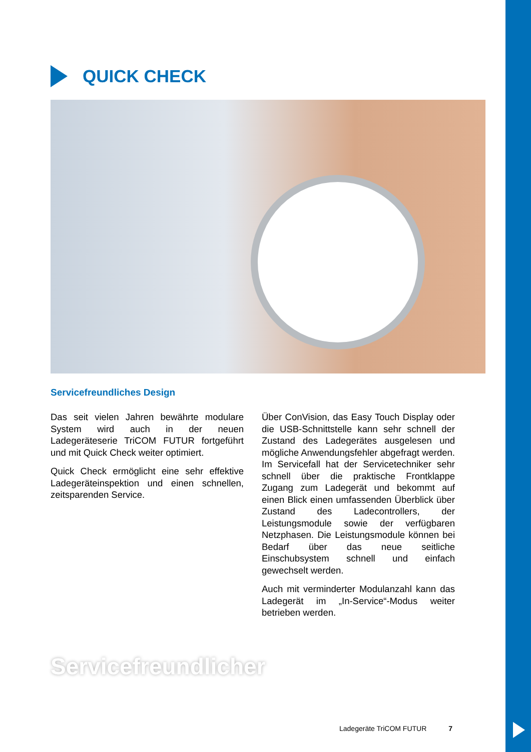QUICK CHECK
Servicefreundliches Design
Das seit vielen Jahren bewährte modulare System wird auch in der neuen Ladegeräteserie TriCOM FUTUR fortgeführt und mit Quick Check weiter optimiert.
Quick Check ermöglicht eine sehr effektive Ladegeräteinspektion und einen schnellen, zeitsparenden Service.
Über ConVision, das Easy Touch Display oder die USB-Schnittstelle kann sehr schnell der Zustand des Ladegerätes ausgelesen und mögliche Anwendungsfehler abgefragt werden. Im Servicefall hat der Servicetechniker sehr schnell über die praktische Frontklappe Zugang zum Ladegerät und bekommt auf einen Blick einen umfassenden Überblick über Zustand des Ladecontrollers, der Leistungsmodule sowie der verfügbaren Netzphasen. Die Leistungsmodule können bei Bedarf über das neue seitliche Einschubsystem schnell und einfach gewechselt werden.
Auch mit verminderter Modulanzahl kann das Ladegerät im „In-Service“-Modus weiter betrieben werden.
Servicefreundlicher
Ladegeräte TriCOM FUTUR 7